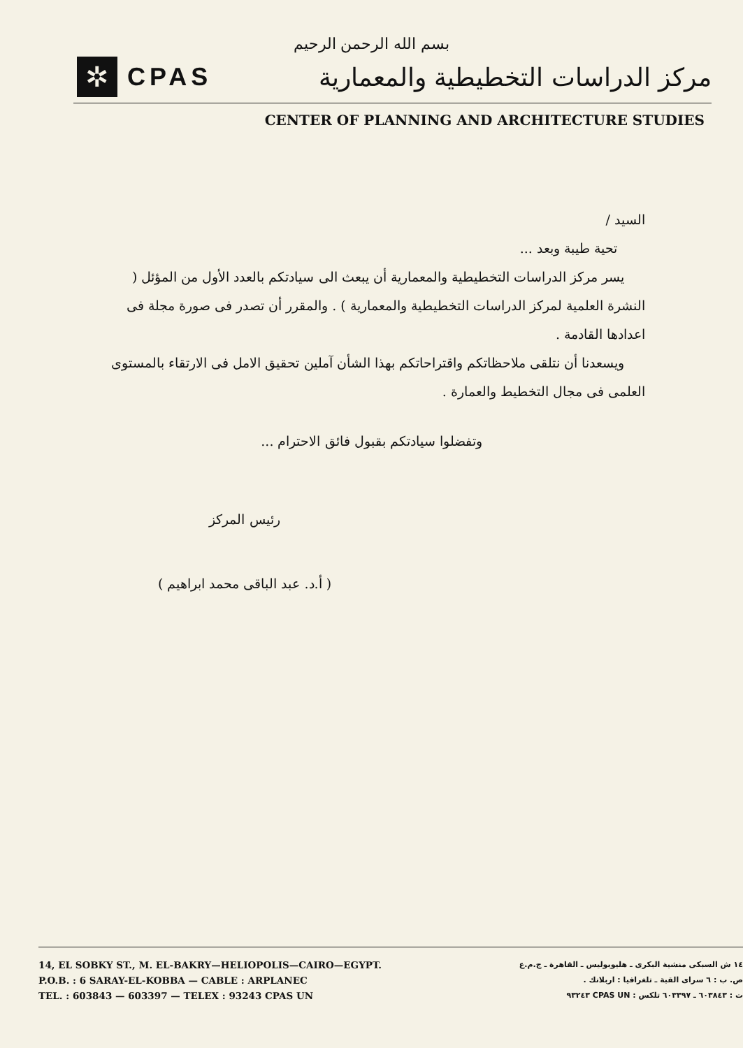بسم الله الرحمن الرحيم
✲
CPAS
مركز الدراسات التخطيطية والمعمارية
CENTER OF PLANNING AND ARCHITECTURE STUDIES
السيد /
تحية طيبة وبعد ...
يسر مركز الدراسات التخطيطية والمعمارية أن يبعث الى سيادتكم بالعدد الأول من المؤئل ( النشرة العلمية لمركز الدراسات التخطيطية والمعمارية ) . والمقرر أن تصدر فى صورة مجلة فى اعدادها القادمة .
ويسعدنا أن نتلقى ملاحظاتكم واقتراحاتكم بهذا الشأن آملين تحقيق الامل فى الارتقاء بالمستوى العلمى فى مجال التخطيط والعمارة .
وتفضلوا سيادتكم بقبول فائق الاحترام ...
رئيس المركز
( أ.د. عبد الباقى محمد ابراهيم )
14, EL SOBKY ST., M. EL-BAKRY—HELIOPOLIS—CAIRO—EGYPT.
P.O.B. : 6 SARAY-EL-KOBBA — CABLE : ARPLANEC
TEL. : 603843 — 603397 — TELEX : 93243 CPAS UN
١٤ ش السبكى منشية البكرى ـ هليوبوليس ـ القاهرة ـ ج.م.ع
ص. ب : ٦ سراى القبة ـ تلغرافيا : اربلانك .
ت : ٦٠٣٨٤٣ ـ ٦٠٣٣٩٧ تلكس : CPAS UN ٩٣٢٤٣